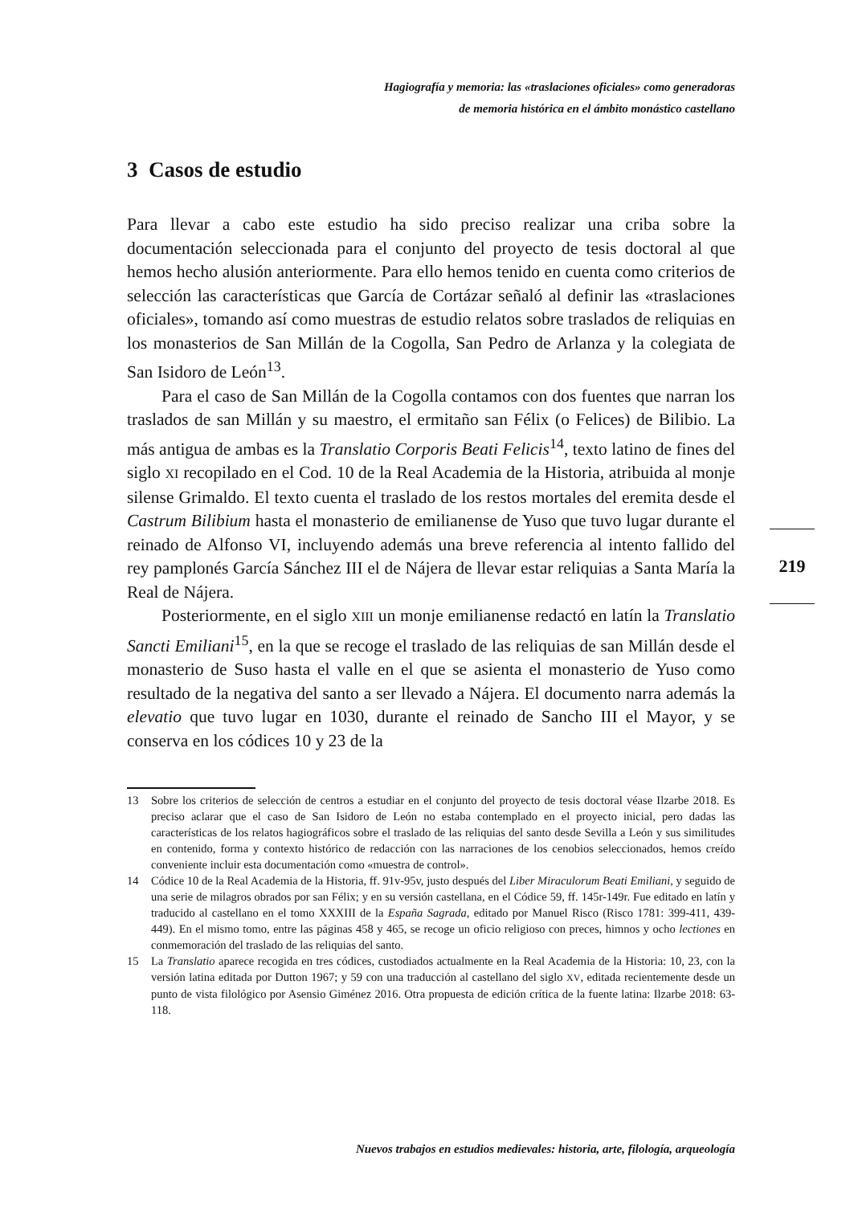Hagiografía y memoria: las «traslaciones oficiales» como generadoras
de memoria histórica en el ámbito monástico castellano
3 Casos de estudio
Para llevar a cabo este estudio ha sido preciso realizar una criba sobre la documentación seleccionada para el conjunto del proyecto de tesis doctoral al que hemos hecho alusión anteriormente. Para ello hemos tenido en cuenta como criterios de selección las características que García de Cortázar señaló al definir las «traslaciones oficiales», tomando así como muestras de estudio relatos sobre traslados de reliquias en los monasterios de San Millán de la Cogolla, San Pedro de Arlanza y la colegiata de San Isidoro de León<sup>13</sup>.
Para el caso de San Millán de la Cogolla contamos con dos fuentes que narran los traslados de san Millán y su maestro, el ermitaño san Félix (o Felices) de Bilibio. La más antigua de ambas es la Translatio Corporis Beati Felicis<sup>14</sup>, texto latino de fines del siglo XI recopilado en el Cod. 10 de la Real Academia de la Historia, atribuida al monje silense Grimaldo. El texto cuenta el traslado de los restos mortales del eremita desde el Castrum Bilibium hasta el monasterio de emilianense de Yuso que tuvo lugar durante el reinado de Alfonso VI, incluyendo además una breve referencia al intento fallido del rey pamplonés García Sánchez III el de Nájera de llevar estar reliquias a Santa María la Real de Nájera.
Posteriormente, en el siglo XIII un monje emilianense redactó en latín la Translatio Sancti Emiliani<sup>15</sup>, en la que se recoge el traslado de las reliquias de san Millán desde el monasterio de Suso hasta el valle en el que se asienta el monasterio de Yuso como resultado de la negativa del santo a ser llevado a Nájera. El documento narra además la elevatio que tuvo lugar en 1030, durante el reinado de Sancho III el Mayor, y se conserva en los códices 10 y 23 de la
219
13 Sobre los criterios de selección de centros a estudiar en el conjunto del proyecto de tesis doctoral véase Ilzarbe 2018. Es preciso aclarar que el caso de San Isidoro de León no estaba contemplado en el proyecto inicial, pero dadas las características de los relatos hagiográficos sobre el traslado de las reliquias del santo desde Sevilla a León y sus similitudes en contenido, forma y contexto histórico de redacción con las narraciones de los cenobios seleccionados, hemos creído conveniente incluir esta documentación como «muestra de control».
14 Códice 10 de la Real Academia de la Historia, ff. 91v-95v, justo después del Liber Miraculorum Beati Emiliani, y seguido de una serie de milagros obrados por san Félix; y en su versión castellana, en el Códice 59, ff. 145r-149r. Fue editado en latín y traducido al castellano en el tomo XXXIII de la España Sagrada, editado por Manuel Risco (Risco 1781: 399-411, 439-449). En el mismo tomo, entre las páginas 458 y 465, se recoge un oficio religioso con preces, himnos y ocho lectiones en conmemoración del traslado de las reliquias del santo.
15 La Translatio aparece recogida en tres códices, custodiados actualmente en la Real Academia de la Historia: 10, 23, con la versión latina editada por Dutton 1967; y 59 con una traducción al castellano del siglo XV, editada recientemente desde un punto de vista filológico por Asensio Giménez 2016. Otra propuesta de edición crítica de la fuente latina: Ilzarbe 2018: 63-118.
Nuevos trabajos en estudios medievales: historia, arte, filología, arqueología